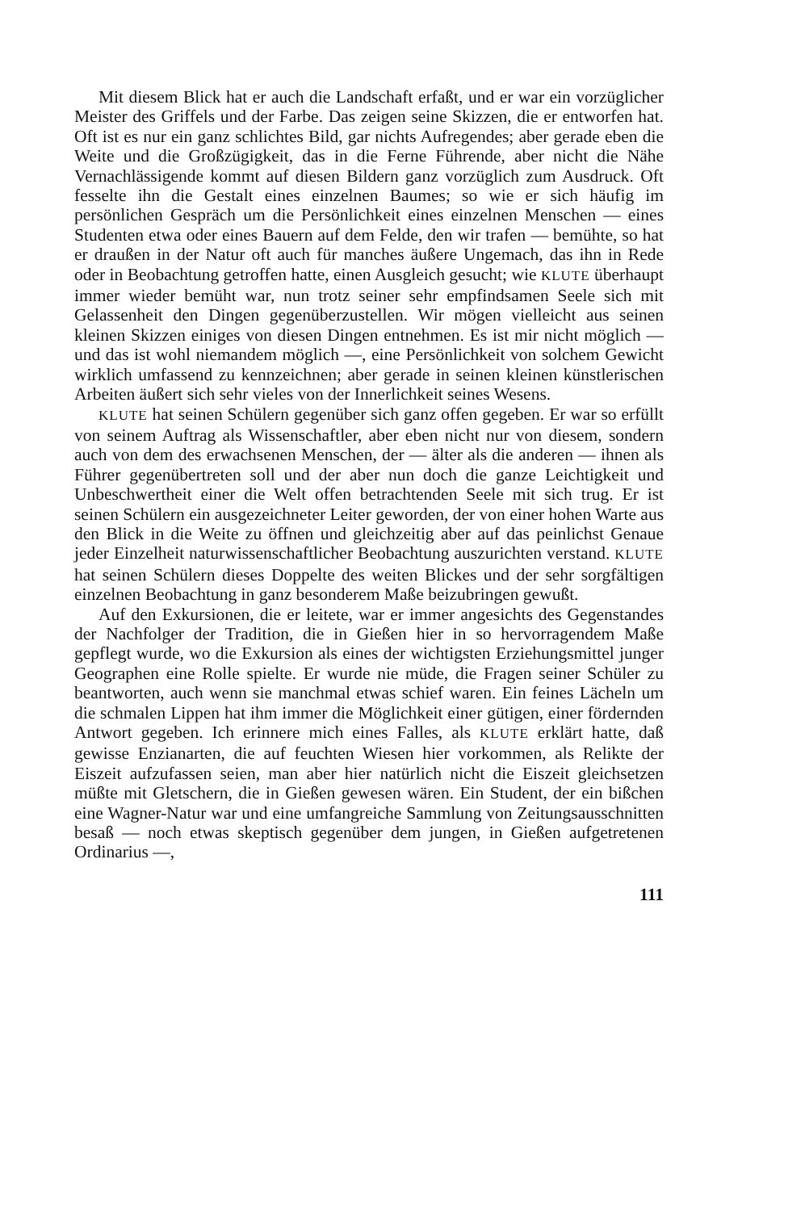Mit diesem Blick hat er auch die Landschaft erfaßt, und er war ein vorzüglicher Meister des Griffels und der Farbe. Das zeigen seine Skizzen, die er entworfen hat. Oft ist es nur ein ganz schlichtes Bild, gar nichts Aufregendes; aber gerade eben die Weite und die Großzügigkeit, das in die Ferne Führende, aber nicht die Nähe Vernachlässigende kommt auf diesen Bildern ganz vorzüglich zum Ausdruck. Oft fesselte ihn die Gestalt eines einzelnen Baumes; so wie er sich häufig im persönlichen Gespräch um die Persönlichkeit eines einzelnen Menschen — eines Studenten etwa oder eines Bauern auf dem Felde, den wir trafen — bemühte, so hat er draußen in der Natur oft auch für manches äußere Ungemach, das ihn in Rede oder in Beobachtung getroffen hatte, einen Ausgleich gesucht; wie KLUTE überhaupt immer wieder bemüht war, nun trotz seiner sehr empfindsamen Seele sich mit Gelassenheit den Dingen gegenüberzustellen. Wir mögen vielleicht aus seinen kleinen Skizzen einiges von diesen Dingen entnehmen. Es ist mir nicht möglich — und das ist wohl niemandem möglich —, eine Persönlichkeit von solchem Gewicht wirklich umfassend zu kennzeichnen; aber gerade in seinen kleinen künstlerischen Arbeiten äußert sich sehr vieles von der Innerlichkeit seines Wesens.
KLUTE hat seinen Schülern gegenüber sich ganz offen gegeben. Er war so erfüllt von seinem Auftrag als Wissenschaftler, aber eben nicht nur von diesem, sondern auch von dem des erwachsenen Menschen, der — älter als die anderen — ihnen als Führer gegenübertreten soll und der aber nun doch die ganze Leichtigkeit und Unbeschwertheit einer die Welt offen betrachtenden Seele mit sich trug. Er ist seinen Schülern ein ausgezeichneter Leiter geworden, der von einer hohen Warte aus den Blick in die Weite zu öffnen und gleichzeitig aber auf das peinlichst Genaue jeder Einzelheit naturwissenschaftlicher Beobachtung auszurichten verstand. KLUTE hat seinen Schülern dieses Doppelte des weiten Blickes und der sehr sorgfältigen einzelnen Beobachtung in ganz besonderem Maße beizubringen gewußt.
Auf den Exkursionen, die er leitete, war er immer angesichts des Gegenstandes der Nachfolger der Tradition, die in Gießen hier in so hervorragendem Maße gepflegt wurde, wo die Exkursion als eines der wichtigsten Erziehungsmittel junger Geographen eine Rolle spielte. Er wurde nie müde, die Fragen seiner Schüler zu beantworten, auch wenn sie manchmal etwas schief waren. Ein feines Lächeln um die schmalen Lippen hat ihm immer die Möglichkeit einer gütigen, einer fördernden Antwort gegeben. Ich erinnere mich eines Falles, als KLUTE erklärt hatte, daß gewisse Enzianarten, die auf feuchten Wiesen hier vorkommen, als Relikte der Eiszeit aufzufassen seien, man aber hier natürlich nicht die Eiszeit gleichsetzen müßte mit Gletschern, die in Gießen gewesen wären. Ein Student, der ein bißchen eine Wagner-Natur war und eine umfangreiche Sammlung von Zeitungsausschnitten besaß — noch etwas skeptisch gegenüber dem jungen, in Gießen aufgetretenen Ordinarius —,
111